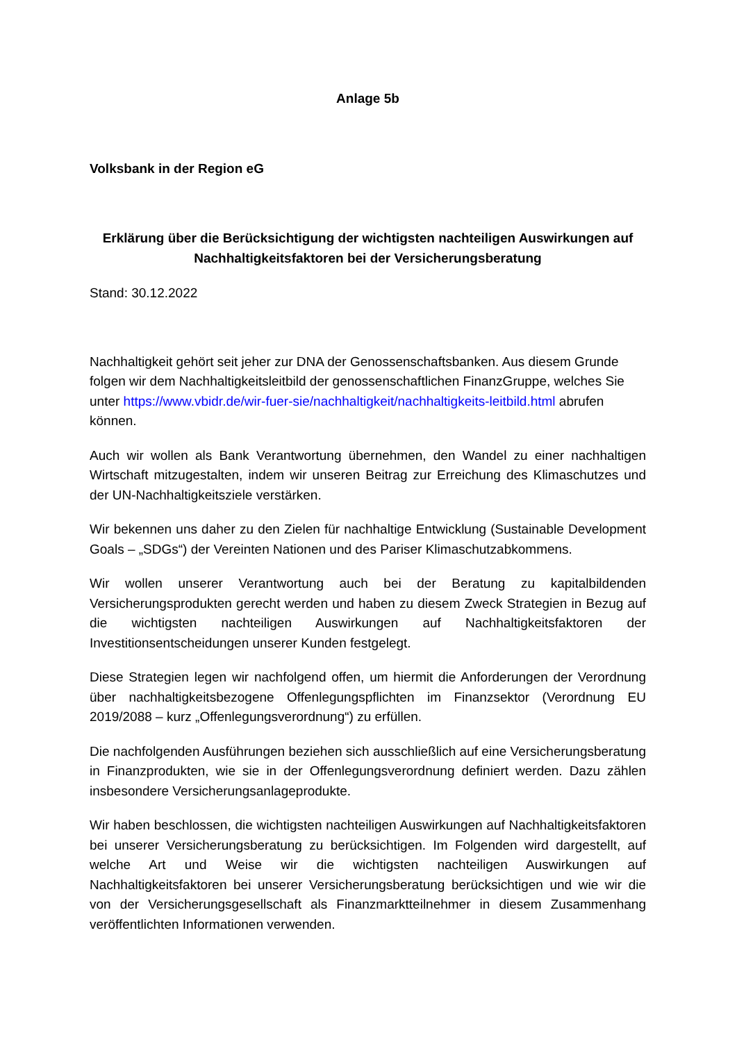Anlage 5b
Volksbank in der Region eG
Erklärung über die Berücksichtigung der wichtigsten nachteiligen Auswirkungen auf Nachhaltigkeitsfaktoren bei der Versicherungsberatung
Stand: 30.12.2022
Nachhaltigkeit gehört seit jeher zur DNA der Genossenschaftsbanken. Aus diesem Grunde folgen wir dem Nachhaltigkeitsleitbild der genossenschaftlichen FinanzGruppe, welches Sie unter https://www.vbidr.de/wir-fuer-sie/nachhaltigkeit/nachhaltigkeits-leitbild.html abrufen können.
Auch wir wollen als Bank Verantwortung übernehmen, den Wandel zu einer nachhaltigen Wirtschaft mitzugestalten, indem wir unseren Beitrag zur Erreichung des Klimaschutzes und der UN-Nachhaltigkeitsziele verstärken.
Wir bekennen uns daher zu den Zielen für nachhaltige Entwicklung (Sustainable Development Goals – „SDGs“) der Vereinten Nationen und des Pariser Klimaschutzabkommens.
Wir wollen unserer Verantwortung auch bei der Beratung zu kapitalbildenden Versicherungsprodukten gerecht werden und haben zu diesem Zweck Strategien in Bezug auf die wichtigsten nachteiligen Auswirkungen auf Nachhaltigkeitsfaktoren der Investitionsentscheidungen unserer Kunden festgelegt.
Diese Strategien legen wir nachfolgend offen, um hiermit die Anforderungen der Verordnung über nachhaltigkeitsbezogene Offenlegungspflichten im Finanzsektor (Verordnung EU 2019/2088 – kurz „Offenlegungsverordnung“) zu erfüllen.
Die nachfolgenden Ausführungen beziehen sich ausschließlich auf eine Versicherungsberatung in Finanzprodukten, wie sie in der Offenlegungsverordnung definiert werden. Dazu zählen insbesondere Versicherungsanlageprodukte.
Wir haben beschlossen, die wichtigsten nachteiligen Auswirkungen auf Nachhaltigkeitsfaktoren bei unserer Versicherungsberatung zu berücksichtigen. Im Folgenden wird dargestellt, auf welche Art und Weise wir die wichtigsten nachteiligen Auswirkungen auf Nachhaltigkeitsfaktoren bei unserer Versicherungsberatung berücksichtigen und wie wir die von der Versicherungsgesellschaft als Finanzmarktteilnehmer in diesem Zusammenhang veröffentlichten Informationen verwenden.